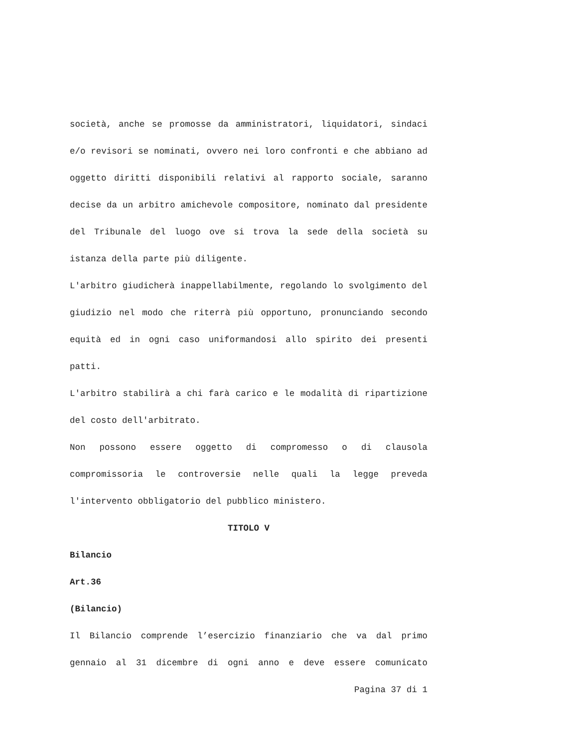società, anche se promosse da amministratori, liquidatori, sindaci e/o revisori se nominati, ovvero nei loro confronti e che abbiano ad oggetto diritti disponibili relativi al rapporto sociale, saranno decise da un arbitro amichevole compositore, nominato dal presidente del Tribunale del luogo ove si trova la sede della società su istanza della parte più diligente.
L'arbitro giudicherà inappellabilmente, regolando lo svolgimento del giudizio nel modo che riterrà più opportuno, pronunciando secondo equità ed in ogni caso uniformandosi allo spirito dei presenti patti.
L'arbitro stabilirà a chi farà carico e le modalità di ripartizione del costo dell'arbitrato.
Non possono essere oggetto di compromesso o di clausola compromissoria le controversie nelle quali la legge preveda l'intervento obbligatorio del pubblico ministero.
TITOLO V
Bilancio
Art.36
(Bilancio)
Il Bilancio comprende l’esercizio finanziario che va dal primo gennaio al 31 dicembre di ogni anno e deve essere comunicato
Pagina 37 di 1